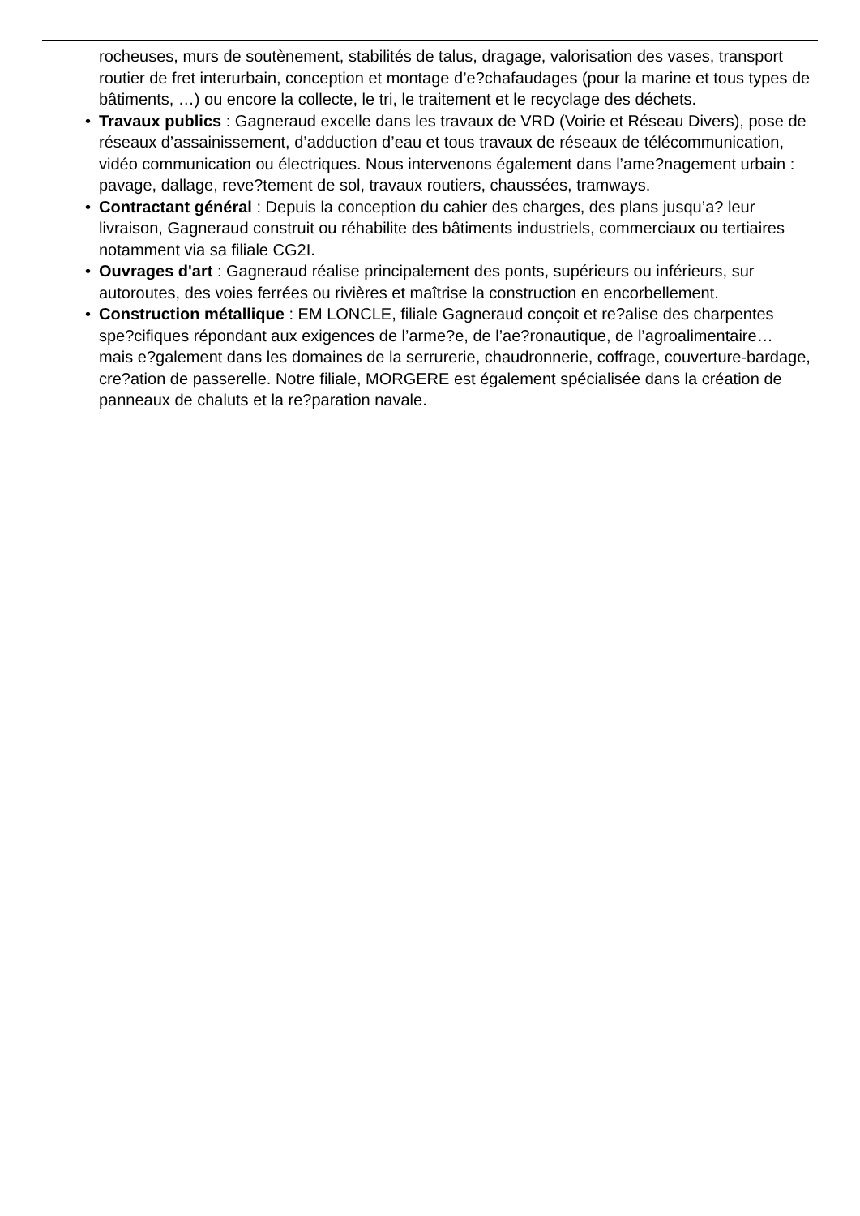rocheuses, murs de soutènement, stabilités de talus, dragage, valorisation des vases, transport routier de fret interurbain, conception et montage d’e?chafaudages (pour la marine et tous types de bâtiments, …) ou encore la collecte, le tri, le traitement et le recyclage des déchets.
• Travaux publics : Gagneraud excelle dans les travaux de VRD (Voirie et Réseau Divers), pose de réseaux d’assainissement, d’adduction d’eau et tous travaux de réseaux de télécommunication, vidéo communication ou électriques. Nous intervenons également dans l’ame?nagement urbain : pavage, dallage, reve?tement de sol, travaux routiers, chaussées, tramways.
• Contractant général : Depuis la conception du cahier des charges, des plans jusqu’a? leur livraison, Gagneraud construit ou réhabilite des bâtiments industriels, commerciaux ou tertiaires notamment via sa filiale CG2I.
• Ouvrages d'art : Gagneraud réalise principalement des ponts, supérieurs ou inférieurs, sur autoroutes, des voies ferrées ou rivières et maîtrise la construction en encorbellement.
• Construction métallique : EM LONCLE, filiale Gagneraud conçoit et re?alise des charpentes spe?cifiques répondant aux exigences de l’arme?e, de l’ae?ronautique, de l’agroalimentaire… mais e?galement dans les domaines de la serrurerie, chaudronnerie, coffrage, couverture-bardage, cre?ation de passerelle. Notre filiale, MORGERE est également spécialisée dans la création de panneaux de chaluts et la re?paration navale.